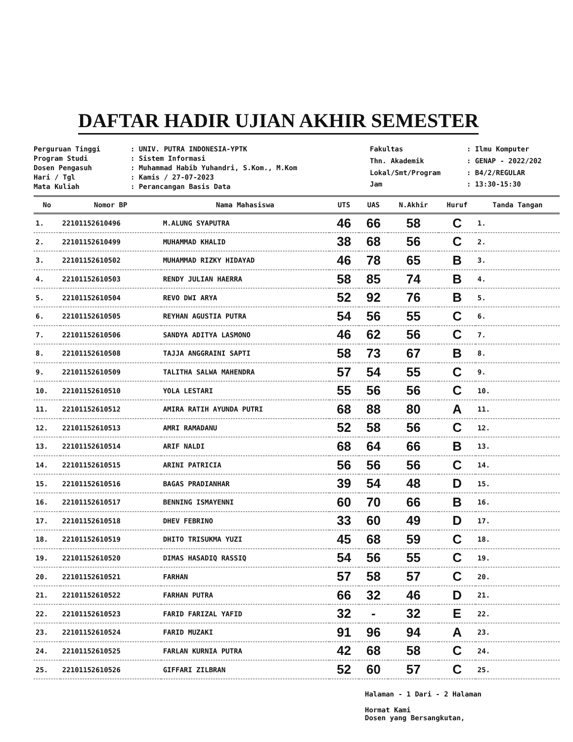DAFTAR HADIR UJIAN AKHIR SEMESTER
| Perguruan Tinggi | : UNIV. PUTRA INDONESIA-YPTK |
| Program Studi | : Sistem Informasi |
| Dosen Pengasuh | : Muhammad Habib Yuhandri, S.Kom., M.Kom |
| Hari / Tgl | : Kamis / 27-07-2023 |
| Mata Kuliah | : Perancangan Basis Data |
| Fakultas | : Ilmu Komputer |
| Thn. Akademik | : GENAP - 2022/202 |
| Lokal/Smt/Program | : B4/2/REGULAR |
| Jam | : 13:30-15:30 |
| No | Nomor BP | Nama Mahasiswa | UTS | UAS | N.Akhir | Huruf | Tanda Tangan |
| --- | --- | --- | --- | --- | --- | --- | --- |
| 1. | 2210115261049​6 | M.ALUNG SYAPUTRA | 46 | 66 | 58 | C | 1. |
| 2. | 22101152610499 | MUHAMMAD KHALID | 38 | 68 | 56 | C | 2. |
| 3. | 22101152610502 | MUHAMMAD RIZKY HIDAYAD | 46 | 78 | 65 | B | 3. |
| 4. | 22101152610503 | RENDY JULIAN HAERRA | 58 | 85 | 74 | B | 4. |
| 5. | 22101152610504 | REVO DWI ARYA | 52 | 92 | 76 | B | 5. |
| 6. | 22101152610505 | REYHAN AGUSTIA PUTRA | 54 | 56 | 55 | C | 6. |
| 7. | 22101152610506 | SANDYA ADITYA LASMONO | 46 | 62 | 56 | C | 7. |
| 8. | 22101152610508 | TAJJA ANGGRAINI SAPTI | 58 | 73 | 67 | B | 8. |
| 9. | 22101152610509 | TALITHA SALWA MAHENDRA | 57 | 54 | 55 | C | 9. |
| 10. | 22101152610510 | YOLA LESTARI | 55 | 56 | 56 | C | 10. |
| 11. | 22101152610512 | AMIRA RATIH AYUNDA PUTRI | 68 | 88 | 80 | A | 11. |
| 12. | 22101152610513 | AMRI RAMADANU | 52 | 58 | 56 | C | 12. |
| 13. | 22101152610514 | ARIF NALDI | 68 | 64 | 66 | B | 13. |
| 14. | 22101152610515 | ARINI PATRICIA | 56 | 56 | 56 | C | 14. |
| 15. | 22101152610516 | BAGAS PRADIANHAR | 39 | 54 | 48 | D | 15. |
| 16. | 22101152610517 | BENNING ISMAYENNI | 60 | 70 | 66 | B | 16. |
| 17. | 22101152610518 | DHEV FEBRINO | 33 | 60 | 49 | D | 17. |
| 18. | 22101152610519 | DHITO TRISUKMA YUZI | 45 | 68 | 59 | C | 18. |
| 19. | 22101152610520 | DIMAS HASADIQ RASSIQ | 54 | 56 | 55 | C | 19. |
| 20. | 22101152610521 | FARHAN | 57 | 58 | 57 | C | 20. |
| 21. | 22101152610522 | FARHAN PUTRA | 66 | 32 | 46 | D | 21. |
| 22. | 22101152610523 | FARID FARIZAL YAFID | 32 | - | 32 | E | 22. |
| 23. | 22101152610524 | FARID MUZAKI | 91 | 96 | 94 | A | 23. |
| 24. | 22101152610525 | FARLAN KURNIA PUTRA | 42 | 68 | 58 | C | 24. |
| 25. | 22101152610526 | GIFFARI ZILBRAN | 52 | 60 | 57 | C | 25. |
Halaman - 1 Dari - 2 Halaman
Hormat Kami
Dosen yang Bersangkutan,